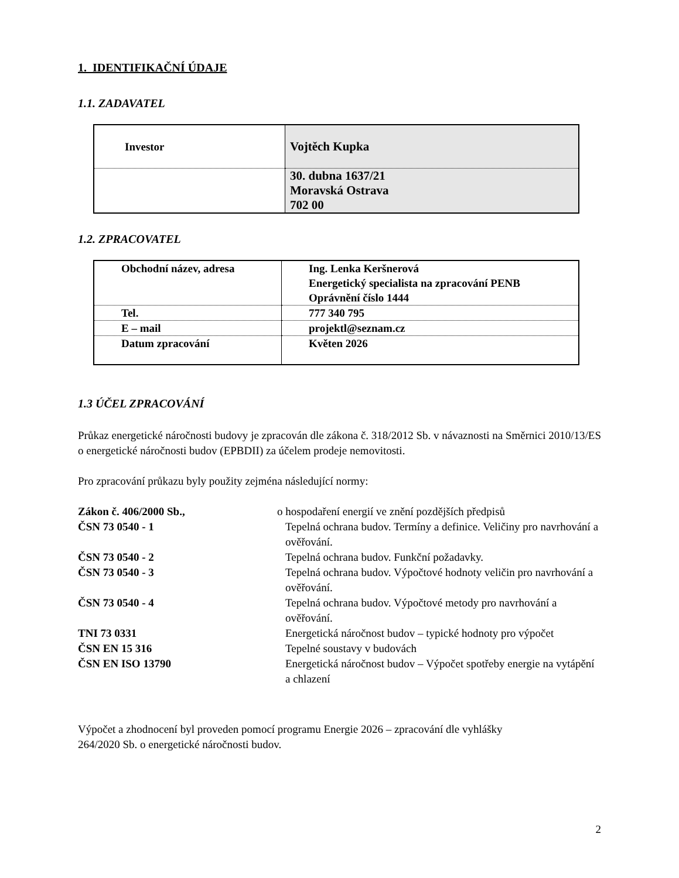1. IDENTIFIKAČNÍ ÚDAJE
1.1. ZADAVATEL
| Investor | Vojtěch Kupka |
| | 30. dubna 1637/21 Moravská Ostrava 702 00 |
1.2. ZPRACOVATEL
| Obchodní název, adresa | Ing. Lenka Keršnerová Energetický specialista na zpracování PENB Oprávnění číslo 1444 |
| Tel. | 777 340 795 |
| E – mail | projektl@seznam.cz |
| Datum zpracování | Květen 2026 |
1.3 ÚČEL ZPRACOVÁNÍ
Průkaz energetické náročnosti budovy je zpracován dle zákona č. 318/2012 Sb. v návaznosti na Směrnici 2010/13/ES o energetické náročnosti budov (EPBDII) za účelem prodeje nemovitosti.
Pro zpracování průkazu byly použity zejména následující normy:
| Zákon č. 406/2000 Sb., | o hospodaření energií ve znění pozdějších předpisů |
| ČSN 73 0540 - 1 | Tepelná ochrana budov. Termíny a definice. Veličiny pro navrhování a ověřování. |
| ČSN 73 0540 - 2 | Tepelná ochrana budov. Funkční požadavky. |
| ČSN 73 0540 - 3 | Tepelná ochrana budov. Výpočtové hodnoty veličin pro navrhování a ověřování. |
| ČSN 73 0540 - 4 | Tepelná ochrana budov. Výpočtové metody pro navrhování a ověřování. |
| TNI 73 0331 | Energetická náročnost budov – typické hodnoty pro výpočet |
| ČSN EN 15 316 | Tepelné soustavy v budovách |
| ČSN EN ISO 13790 | Energetická náročnost budov – Výpočet spotřeby energie na vytápění a chlazení |
Výpočet a zhodnocení byl proveden pomocí programu Energie 2026 – zpracování dle vyhlášky
264/2020 Sb. o energetické náročnosti budov.
2